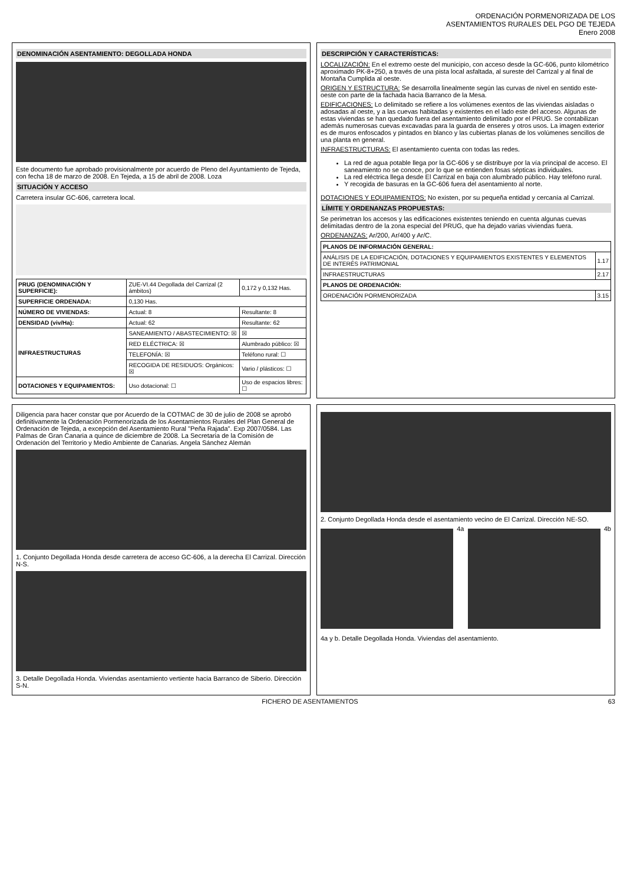ORDENACIÓN PORMENORIZADA DE LOS
ASENTAMIENTOS RURALES DEL PGO DE TEJEDA
Enero 2008
DENOMINACIÓN ASENTAMIENTO: DEGOLLADA HONDA
Este documento fue aprobado provisionalmente por acuerdo de Pleno del Ayuntamiento de Tejeda, con fecha 18 de marzo de 2008. En Tejeda, a 15 de abril de 2008. Loza
SITUACIÓN Y ACCESO
Carretera insular GC-606, carretera local.
| PRUG (DENOMINACIÓN Y SUPERFICIE): | ZUE-VI.44 Degollada del Carrizal (2 ámbitos) | 0,172 y 0,132 Has. |
| SUPERFICIE ORDENADA: | 0,130 Has. | |
| NÚMERO DE VIVIENDAS: | Actual: 8 | Resultante: 8 |
| DENSIDAD (viv/Ha): | Actual: 62 | Resultante: 62 |
| INFRAESTRUCTURAS | SANEAMIENTO / ABASTECIMIENTO: ☒ | ☒ |
| | RED ELÉCTRICA: ☒ | Alumbrado público: ☒ |
| | TELEFONÍA: ☒ | Teléfono rural: ☐ |
| | RECOGIDA DE RESIDUOS: Orgánicos: ☒ | Vario / plásticos: ☐ |
| DOTACIONES Y EQUIPAMIENTOS: | Uso dotacional: ☐ | Uso de espacios libres: ☐ |
DESCRIPCIÓN Y CARACTERÍSTICAS:
LOCALIZACIÓN: En el extremo oeste del municipio, con acceso desde la GC-606, punto kilométrico aproximado PK-8+250, a través de una pista local asfaltada, al sureste del Carrizal y al final de Montaña Cumplida al oeste.
ORIGEN Y ESTRUCTURA: Se desarrolla linealmente según las curvas de nivel en sentido este-oeste con parte de la fachada hacia Barranco de la Mesa.
EDIFICACIONES: Lo delimitado se refiere a los volúmenes exentos de las viviendas aisladas o adosadas al oeste, y a las cuevas habitadas y existentes en el lado este del acceso. Algunas de estas viviendas se han quedado fuera del asentamiento delimitado por el PRUG. Se contabilizan además numerosas cuevas excavadas para la guarda de enseres y otros usos. La imagen exterior es de muros enfoscados y pintados en blanco y las cubiertas planas de los volúmenes sencillos de una planta en general.
INFRAESTRUCTURAS: El asentamiento cuenta con todas las redes.
La red de agua potable llega por la GC-606 y se distribuye por la vía principal de acceso. El saneamiento no se conoce, por lo que se entienden fosas sépticas individuales.
La red eléctrica llega desde El Carrizal en baja con alumbrado público. Hay teléfono rural.
Y recogida de basuras en la GC-606 fuera del asentamiento al norte.
DOTACIONES Y EQUIPAMIENTOS: No existen, por su pequeña entidad y cercanía al Carrizal.
LÍMITE Y ORDENANZAS PROPUESTAS:
Se perimetran los accesos y las edificaciones existentes teniendo en cuenta algunas cuevas delimitadas dentro de la zona especial del PRUG, que ha dejado varias viviendas fuera.
ORDENANZAS: Ar/200, Ar/400 y Ar/C.
| PLANOS DE INFORMACIÓN GENERAL: | |
| --- | --- |
| ANÁLISIS DE LA EDIFICACIÓN, DOTACIONES Y EQUIPAMIENTOS EXISTENTES Y ELEMENTOS DE INTERÉS PATRIMONIAL | 1.17 |
| INFRAESTRUCTURAS | 2.17 |
| PLANOS DE ORDENACIÓN: | |
| ORDENACIÓN PORMENORIZADA | 3.15 |
Diligencia para hacer constar que por Acuerdo de la COTMAC de 30 de julio de 2008 se aprobó definitivamente la Ordenación Pormenorizada de los Asentamientos Rurales del Plan General de Ordenación de Tejeda, a excepción del Asentamiento Rural "Peña Rajada". Exp 2007/0584. Las Palmas de Gran Canaria a quince de diciembre de 2008. La Secretaria de la Comisión de Ordenación del Territorio y Medio Ambiente de Canarias. Angela Sánchez Alemán
1. Conjunto Degollada Honda desde carretera de acceso GC-606, a la derecha El Carrizal. Dirección N-S.
3. Detalle Degollada Honda. Viviendas asentamiento vertiente hacia Barranco de Siberio. Dirección S-N.
2. Conjunto Degollada Honda desde el asentamiento vecino de El Carrizal. Dirección NE-SO.
4a 4b
4a y b. Detalle Degollada Honda. Viviendas del asentamiento.
FICHERO DE ASENTAMIENTOS 63